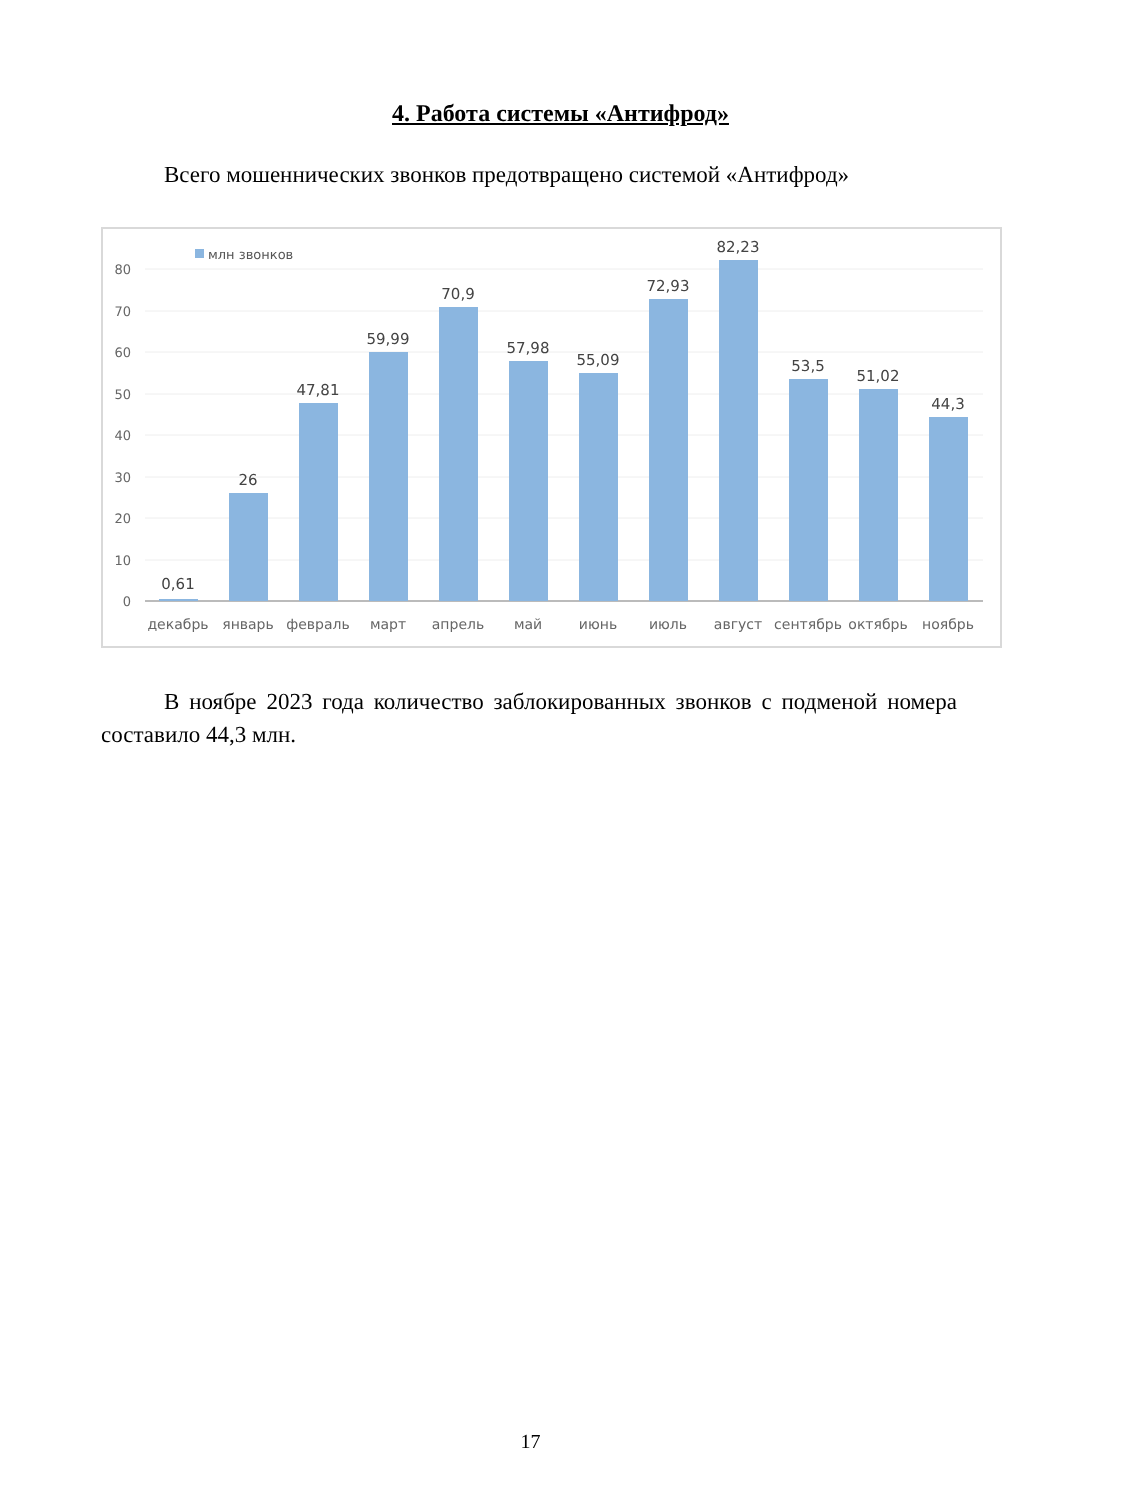4. Работа системы «Антифрод»
Всего мошеннических звонков предотвращено системой «Антифрод»
80
70
60
50
40
30
20
10
0
млн звонков
0,61
26
47,81
59,99
70,9
57,98
55,09
72,93
82,23
53,5
51,02
44,3
декабрь
январь
февраль
март
апрель
май
июнь
июль
август
сентябрь
октябрь
ноябрь
В ноябре 2023 года количество заблокированных звонков с подменой номера составило 44,3 млн.
17